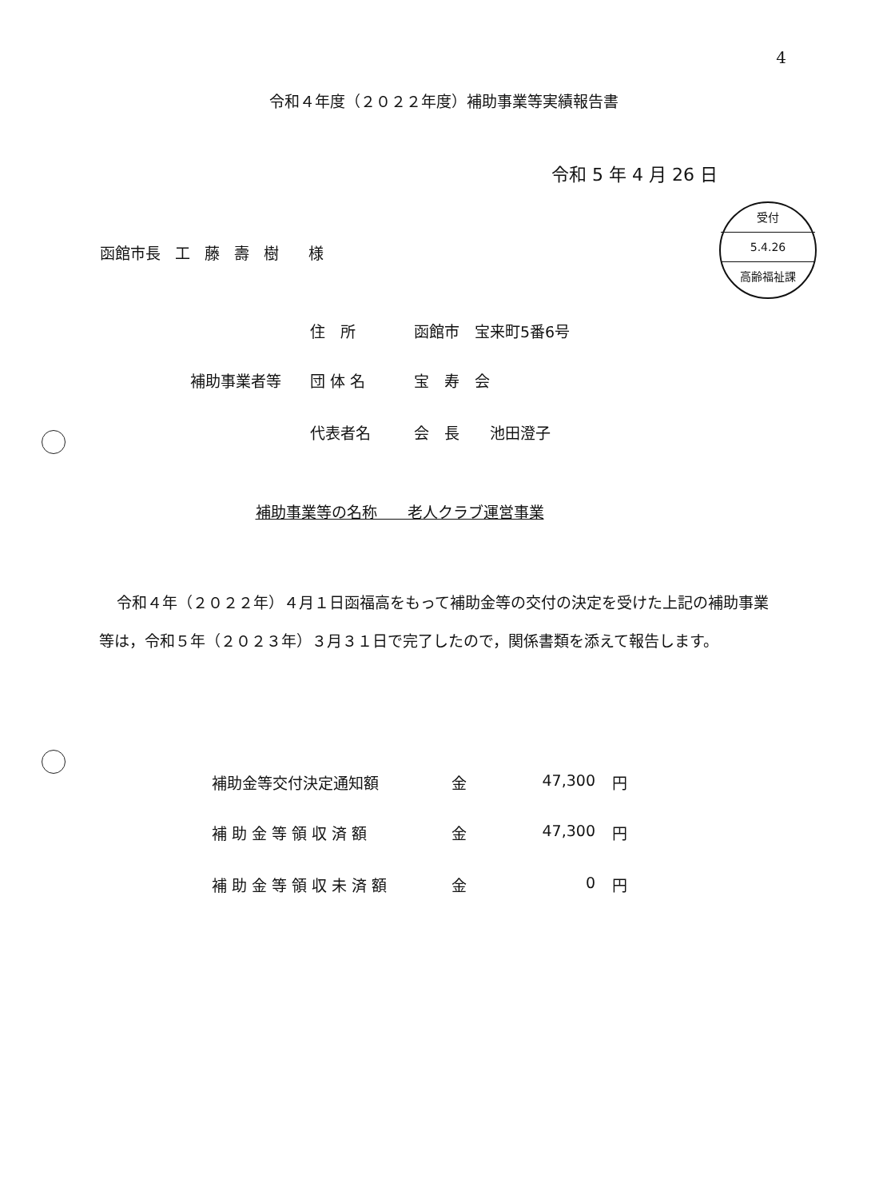4
令和４年度（２０２２年度）補助事業等実績報告書
令和 5 年 4 月 26 日
受付
5.4.26
高齢福祉課
函館市長 工 藤 壽 樹 　様
住　所 函館市　宝来町5番6号
補助事業者等 団 体 名 宝　寿　会
代表者名 会　長　　池田澄子
補助事業等の名称　　老人クラブ運営事業
令和４年（２０２２年）４月１日函福高をもって補助金等の交付の決定を受けた上記の補助事業等は，令和５年（２０２３年）３月３１日で完了したので，関係書類を添えて報告します。
補助金等交付決定通知額 金 47,300 円
補 助 金 等 領 収 済 額 金 47,300 円
補 助 金 等 領 収 未 済 額 金 0 円